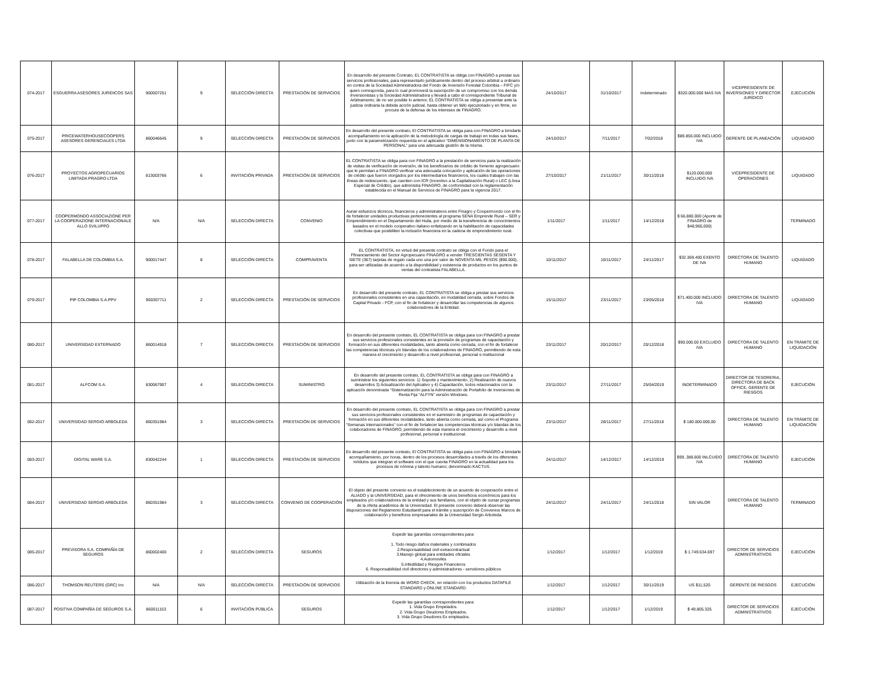| 074-2017 | ESGUERRA ASESORES JURIDICOS SAS | 900007251 | 9 | SELECCIÓN DIRECTA | PRESTACIÓN DE SERVICIOS | En desarrollo del presente Contrato, EL CONTRATISTA se obliga con FINAGRO a prestar sus servicios profesionales, para representarlo jurídicamente dentro del proceso arbitral u ordinario en contra de la Sociedad Administradora del Fondo de Inversión Forestal Colombia – FIFC y/o quien corresponda, para lo cual promoverá la suscripción de un compromiso con los demás Inversionistas y la Sociedad Administradora y llevará a cabo el correspondiente Tribunal de Arbitramento; de no ser posible lo anterior, EL CONTRATISTA se obliga a presentar ante la justicia ordinaria la debida acción judicial, hasta obtener un fallo ejecutoriado y en firme, en procura de la defensa de los intereses de FINAGRO. | 24/10/2017 | 31/10/2017 | Indeterminado | $320.000.000 MAS IVA | VICEPRESIDENTE DE INVERSIONES Y DIRECTOR JURÍDICO | EJECUCIÓN |
| 075-2017 | PRICEWATERHOUSECOOPERS ASESORES GERENCIALES LTDA | 860046645 | 9 | SELECCIÓN DIRECTA | PRESTACIÓN DE SERVICIOS | En desarrollo del presente contrato, El CONTRATISTA se obliga para con FINAGRO a brindarle acompañamiento en la aplicación de la metodología de cargas de trabajo en todas sus fases, junto con la parametrización requerida en el aplicativo “DIMENSIONAMIENTO DE PLANTA DE PERSONAL” para una adecuada gestión de la misma. | 24/10/2017 | 7/11/2017 | 7/02/2018 | $89.856.000 INCLUIDO IVA | GERENTE DE PLANEACIÓN | LIQUIDADO |
| 076-2017 | PROYECTOS AGROPECUARIOS LIMITADA PRAGRO LTDA | 813003766 | 6 | INVITACIÓN PRIVADA | PRESTACIÓN DE SERVICIOS | EL CONTRATISTA se obliga para con FINAGRO a la prestación de servicios para la realización de visitas de verificación de inversión, de los beneficiarios de crédito de fomento agropecuario que le permitan a FINAGRO verificar una adecuada colocación y aplicación de las operaciones de crédito que fueron otorgados por los intermediarios financieros, los cuales trabajan con las líneas de redescuento, que cuenten con ICR (Incentivo a la Capitalización Rural) o LEC (Línea Especial de Crédito), que administra FINAGRO, de conformidad con la reglamentación establecida en el Manual de Servicios de FINAGRO para la vigencia 2017. | 27/10/2017 | 21/11/2017 | 30/11/2018 | $120.000.000 INCLUIDO IVA | VICEPRESIDENTE DE OPERACIONES | LIQUIDADO |
| 077-2017 | COOPERMONDO ASSOCIAZIONE PER LA COOPERAZIONE INTERNACIONALE ALLO SVILUPPO | N/A | N/A | SELECCIÓN DIRECTA | CONVENIO | Aunar esfuerzos técnicos, financieros y administrativos entre Finagro y Coopermondo con el fin de fortalecer unidades productivas pertenecientes al programa SENA Emprende Rural – SER y Emprendimiento en el Departamento del Huila, por medio de la transferencia de conocimientos basados en el modelo cooperativo italiano enfatizando en la habilitación de capacidades colectivas que posibiliten la inclusión financiera en la cadena de emprendimiento rural. | 1/11/2017 | 1/11/2017 | 14/12/2018 | $ 66.880.000 (Aporte de FINAGRO de $48,960,000) | | TERMINADO |
| 078-2017 | FALABELLA DE COLOMBIA S.A. | 900017447 | 8 | SELECCIÓN DIRECTA | COMPRAVENTA | EL CONTRATISTA, en virtud del presente contrato se obliga con el Fondo para el Ffinanciamiento del Sector Agropecuario FINAGRO a vender TRESCIENTAS SESENTA Y SIETE (367) tarjetas de regalo cada uno una por valor de NOVENTA MIL PESOS ($90.000), para ser utilizadas de acuerdo a la disponibilidad y existencia de productos en los puntos de ventas del contratista FALABELLA. | 10/11/2017 | 10/11/2017 | 24/11/2017 | $32.369.400 EXENTO DE IVA | DIRECTORA DE TALENTO HUMANO | LIQUIDADO |
| 079-2017 | PIP COLOMBIA S.A.PPV | 900307711 | 2 | SELECCIÓN DIRECTA | PRESTACIÓN DE SERVICIOS | En desarrollo del presente contrato, EL CONTRATISTA se obliga a prestar sus servicios profesionales consistentes en una capacitación, en modalidad cerrada, sobre Fondos de Capital Privado - FCP, con el fin de fortalecer y desarrollar las competencias de algunos colaboradores de la Entidad. | 15/11/2017 | 23/11/2017 | 23/05/2018 | $71.400.000 INCLUIDO IVA | DIRECTORA DE TALENTO HUMANO | LIQUIDADO |
| 080-2017 | UNIVERSIDAD EXTERNADO | 860014918 | 7 | SELECCIÓN DIRECTA | PRESTACIÓN DE SERVICIOS | En desarrollo del presente contrato, EL CONTRATISTA se obliga para con FINAGRO a prestar sus servicios profesionales consistentes en la provisión de programas de capacitación y formación en sus diferentes modalidades, tanto abierta como cerrada, con el fin de fortalecer las competencias técnicas y/o blandas de los colaboradores de FINAGRO, permitiendo de esta manera el crecimiento y desarrollo a nivel profesional, personal e institucional | 23/11/2017 | 20/12/2017 | 20/12/2018 | $90.000.00 EXCLUIDO IVA | DIRECTORA DE TALENTO HUMANO | EN TRÁMITE DE LIQUIDACIÓN |
| 081-2017 | ALFCOM S.A. | 830067907 | 4 | SELECCIÓN DIRECTA | SUMINISTRO | En desarrollo del presente contrato, EL CONTRATISTA se obliga para con FINAGRO a suministrar los siguientes servicios: 1) Soporte y mantenimiento, 2) Realización de nuevos desarrollos 3) Actualización del Aplicativo y 4) Capacitación, todos relacionados con la aplicación denominada “Sistematización para la Administración de Portafolio de Inversiones de Renta Fija “ALFYN” versión Windows. | 23/11/2017 | 27/11/2017 | 25/04/2019 | INDETERMINADO | DIRECTOR DE TESORERIA, DIRECTORA DE BACK OFFICE, GERENTE DE RIESGOS | EJECUCIÓN |
| 082-2017 | UNIVERSIDAD SERGIO ARBOLEDA | 860351984 | 3 | SELECCIÓN DIRECTA | PRESTACIÓN DE SERVICIOS | En desarrollo del presente contrato, EL CONTRATISTA se obliga para con FINAGRO a prestar sus servicios profesionales consistentes en el suministro de programas de capacitación y formación en sus diferentes modalidades, tanto abierta como cerrada, así como el Programa “Semanas Internacionales” con el fin de fortalecer las competencias técnicas y/o blandas de los colaboradores de FINAGRO, permitiendo de esta manera el crecimiento y desarrollo a nivel profesional, personal e institucional. | 23/11/2017 | 28/11/2017 | 27/11/2018 | $ 180.000.000,00 | DIRECTORA DE TALENTO HUMANO | EN TRÁMITE DE LIQUIDACIÓN |
| 083-2017 | DIGITAL WARE S.A. | 830042244 | 1 | SELECCIÓN DIRECTA | PRESTACIÓN DE SERVICIOS | En desarrollo del presente contrato, El CONTRATISTA se obliga para con FINAGRO a brindarle acompañamiento, por horas, dentro de los procesos desarrollados a través de los diferentes módulos que integran el software con el que cuenta FINAGRO en la actualidad para los procesos de nómina y talento humano; denominado KACTUS. | 24/11/2017 | 14/12/2017 | 14/12/2019 | $99..388.800 INLCUIDO IVA | DIRECTORA DE TALENTO HUMANO | EJECUCIÓN |
| 084-2017 | UNIVERSIDAD SERGIO ARBOLEDA | 860351984 | 3 | SELECCIÓN DIRECTA | CONVENIO DE COOPERACIÓN | El objeto del presente convenio es el establecimiento de un acuerdo de cooperación entre el ALIADO y la UNIVERSIDAD, para el ofrecimiento de unos beneficios económicos para los empleados y/o colaboradores de la entidad y sus familiares, con el objeto de cursar programas de la oferta académica de la Universidad. El presente convenio deberá observar las disposiciones del Reglamento Estudiantil para el trámite y suscripción de Convenios Marcos de colaboración y beneficios empresariales de la Universidad Sergio Arboleda. | 24/11/2017 | 24/11/2017 | 24/11/2018 | SIN VALOR | DIRECTORA DE TALENTO HUMANO | TERMINADO |
| 085-2017 | PREVISORA S.A. COMPAÑÍA DE SEGUROS | 860002400 | 2 | SELECCIÓN DIRECTA | SEGUROS | Expedir las garantías correspondientes para: 1. Todo riesgo daños materiales y combinados 2.Responsabilidad civil extracontractual 3.Manejo global para entidades oficiales 4.Automoviles 5.Infedilidad y Riesgos Financieros 6. Responsabilidad civil directores y administradores - servidores públicos | 1/12/2017 | 1/12/2017 | 1/12/2019 | $ 1.749.634.697 | DIRECTOR DE SERVICIOS ADMINSTRATIVOS | EJECUCIÓN |
| 086-2017 | THOMSON REUTERS (GRC) Inc | N/A | N/A | SELECCIÓN DIRECTA | PRESTACIÓN DE SERVICIOS | Utilización de la licencia de WORD CHECK, en relación con los productos DATAFILE STANDARD y ONLINE STANDARD. | 1/12/2017 | 1/12/2017 | 30/11/2019 | US $11,520 | GERENTE DE RIESGOS | EJECUCIÓN |
| 087-2017 | POSITIVA COMPAÑÍA DE SEGUROS S.A. | 860011153 | 6 | INVITACIÓN PÚBLICA | SEGUROS | Expedir las garantías correspondientes para: 1. Vida Grupo Empelados. 2. Vida Grupo Deudores Empleados. 3. Vida Grupo Deudores Ex empleados. | 1/12/2017 | 1/12/2017 | 1/12/2019 | $ 49.805.325 | DIRECTOR DE SERVICIOS ADMINSTRATIVOS | EJECUCIÓN |